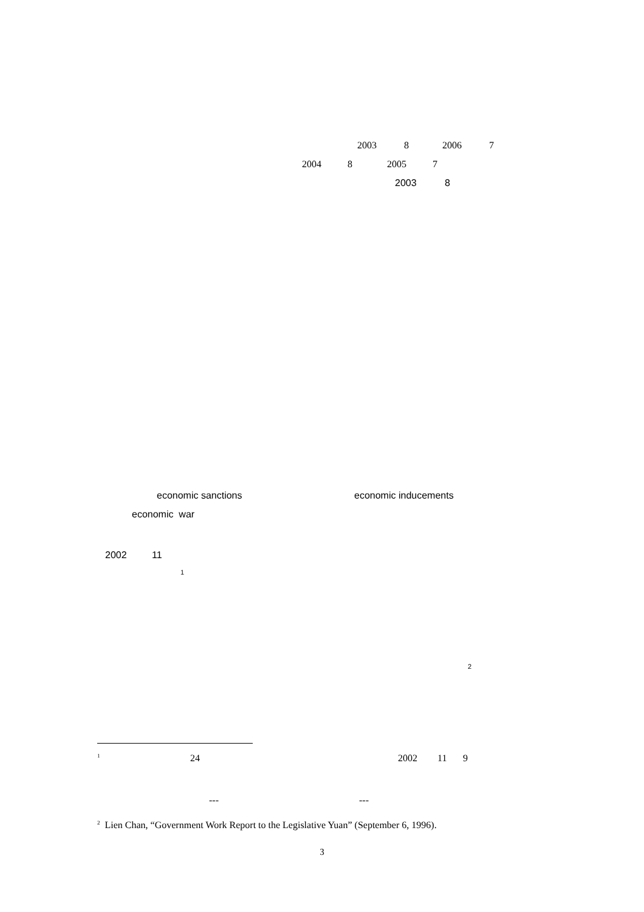2003 8 2006 7
2004 8 2005 7
2003 8
economic sanctions economic inducements
economic war
2002 11
1
2
1 24 2002 11 9
--- ---
<sup>2</sup> Lien Chan, “Government Work Report to the Legislative Yuan” (September 6, 1996).
3